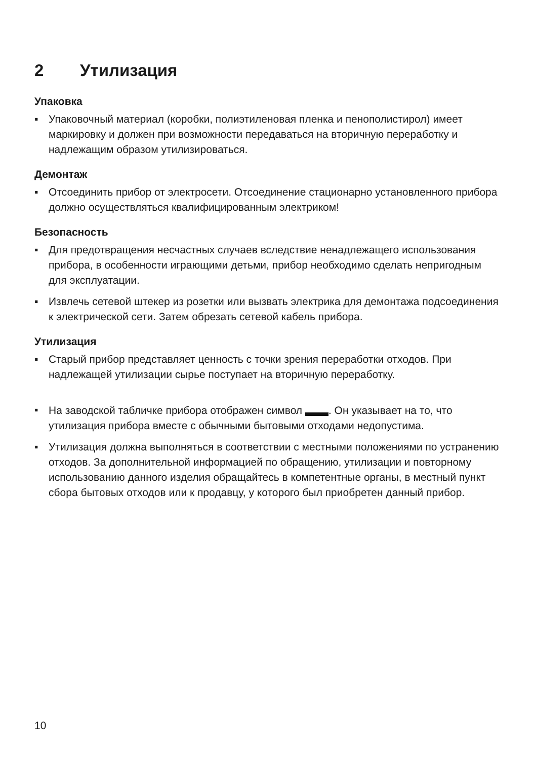2 Утилизация
Упаковка
▪ Упаковочный материал (коробки, полиэтиленовая пленка и пенополистирол) имеет маркировку и должен при возможности передаваться на вторичную переработку и надлежащим образом утилизироваться.
Демонтаж
▪ Отсоединить прибор от электросети. Отсоединение стационарно установленного прибора должно осуществляться квалифицированным электриком!
Безопасность
▪ Для предотвращения несчастных случаев вследствие ненадлежащего использования прибора, в особенности играющими детьми, прибор необходимо сделать непригодным для эксплуатации.
▪ Извлечь сетевой штекер из розетки или вызвать электрика для демонтажа подсоединения к электрической сети. Затем обрезать сетевой кабель прибора.
Утилизация
▪ Старый прибор представляет ценность с точки зрения переработки отходов. При надлежащей утилизации сырье поступает на вторичную переработку.
▪ На заводской табличке прибора отображен символ . Он указывает на то, что утилизация прибора вместе с обычными бытовыми отходами недопустима.
▪ Утилизация должна выполняться в соответствии с местными положениями по устранению отходов. За дополнительной информацией по обращению, утилизации и повторному использованию данного изделия обращайтесь в компетентные органы, в местный пункт сбора бытовых отходов или к продавцу, у которого был приобретен данный прибор.
10